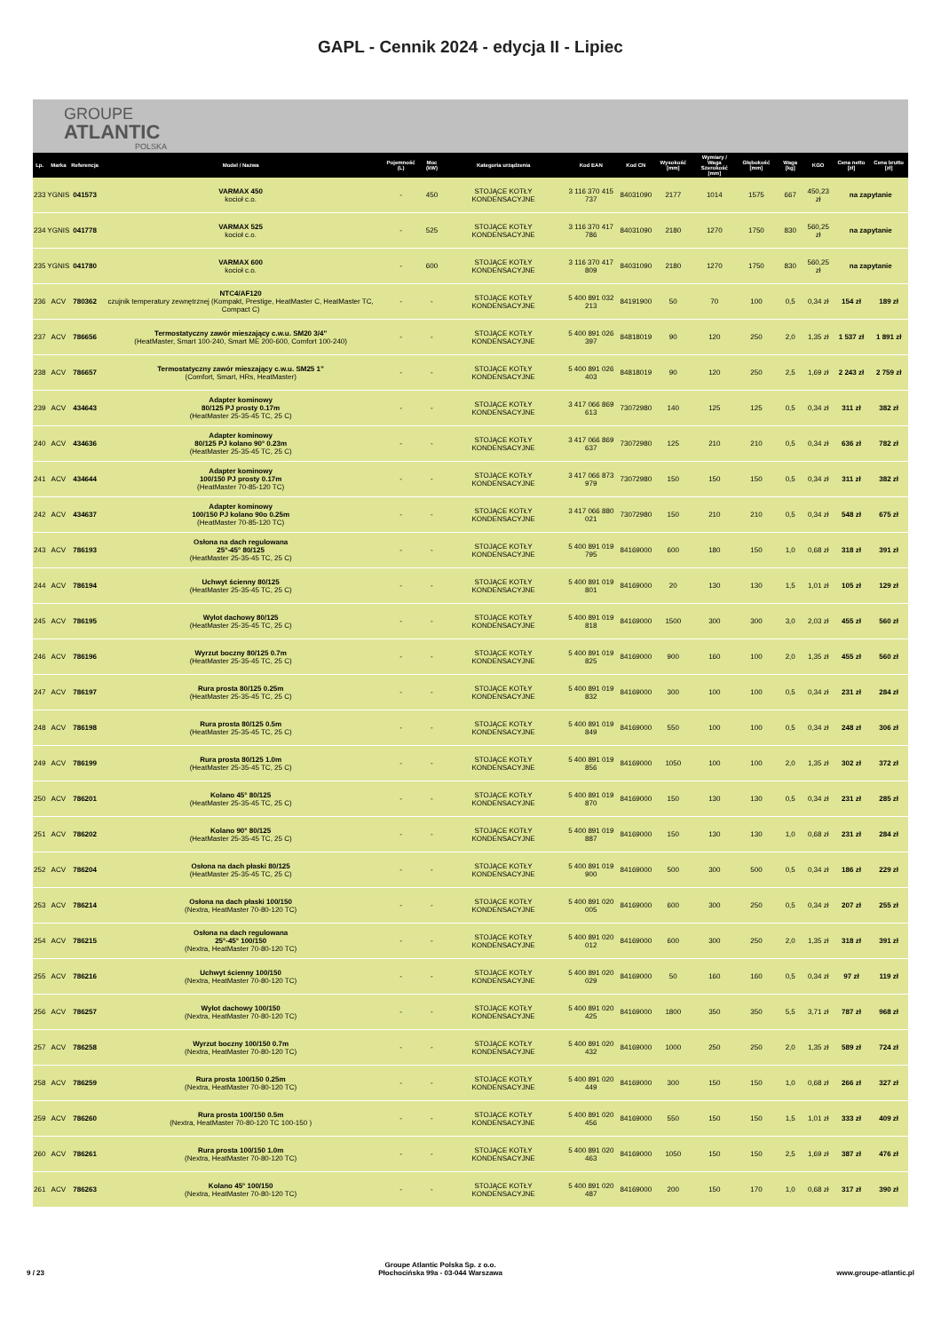GAPL - Cennik 2024 - edycja II - Lipiec
GROUPE
ATLANTIC
POLSKA
| Lp. | Marka | Referencja | Model / Nazwa | Pojemność (L) | Moc (kW) | Kategoria urządzenia | Kod EAN | Kod CN | Wysokość [mm] | Wymiary / Waga Szerokość [mm] | Głębokość [mm] | Waga [kg] | KGO | Cena netto [zł] | Cena brutto [zł] |
| --- | --- | --- | --- | --- | --- | --- | --- | --- | --- | --- | --- | --- | --- | --- | --- |
| 233 | YGNIS | 041573 | VARMAX 450 kocioł c.o. | - | 450 | STOJĄCE KOTŁY KONDENSACYJNE | 3 116 370 415 737 | 84031090 | 2177 | 1014 | 1575 | 667 | 450,23 zł | na zapytanie | |
| 234 | YGNIS | 041778 | VARMAX 525 kocioł c.o. | - | 525 | STOJĄCE KOTŁY KONDENSACYJNE | 3 116 370 417 786 | 84031090 | 2180 | 1270 | 1750 | 830 | 560,25 zł | na zapytanie | |
| 235 | YGNIS | 041780 | VARMAX 600 kocioł c.o. | - | 600 | STOJĄCE KOTŁY KONDENSACYJNE | 3 116 370 417 809 | 84031090 | 2180 | 1270 | 1750 | 830 | 560,25 zł | na zapytanie | |
| 236 | ACV | 780362 | NTC4/AF120 czujnik temperatury zewnętrznej (Kompakt, Prestige, HeatMaster C, HeatMaster TC, Compact C) | - | - | STOJĄCE KOTŁY KONDENSACYJNE | 5 400 891 032 213 | 84191900 | 50 | 70 | 100 | 0,5 | 0,34 zł | 154 zł | 189 zł |
| 237 | ACV | 786656 | Termostatyczny zawór mieszający c.w.u. SM20 3/4" (HeatMaster, Smart 100-240, Smart ME 200-600, Comfort 100-240) | - | - | STOJĄCE KOTŁY KONDENSACYJNE | 5 400 891 026 397 | 84818019 | 90 | 120 | 250 | 2,0 | 1,35 zł | 1 537 zł | 1 891 zł |
| 238 | ACV | 786657 | Termostatyczny zawór mieszający c.w.u. SM25 1” (Comfort, Smart, HRs, HeatMaster) | - | - | STOJĄCE KOTŁY KONDENSACYJNE | 5 400 891 026 403 | 84818019 | 90 | 120 | 250 | 2,5 | 1,69 zł | 2 243 zł | 2 759 zł |
| 239 | ACV | 434643 | Adapter kominowy 80/125 PJ prosty 0.17m (HeatMaster 25-35-45 TC, 25 C) | - | - | STOJĄCE KOTŁY KONDENSACYJNE | 3 417 066 869 613 | 73072980 | 140 | 125 | 125 | 0,5 | 0,34 zł | 311 zł | 382 zł |
| 240 | ACV | 434636 | Adapter kominowy 80/125 PJ kolano 90° 0.23m (HeatMaster 25-35-45 TC, 25 C) | - | - | STOJĄCE KOTŁY KONDENSACYJNE | 3 417 066 869 637 | 73072980 | 125 | 210 | 210 | 0,5 | 0,34 zł | 636 zł | 782 zł |
| 241 | ACV | 434644 | Adapter kominowy 100/150 PJ prosty 0.17m (HeatMaster 70-85-120 TC) | - | - | STOJĄCE KOTŁY KONDENSACYJNE | 3 417 066 873 979 | 73072980 | 150 | 150 | 150 | 0,5 | 0,34 zł | 311 zł | 382 zł |
| 242 | ACV | 434637 | Adapter kominowy 100/150 PJ kolano 90o 0.25m (HeatMaster 70-85-120 TC) | - | - | STOJĄCE KOTŁY KONDENSACYJNE | 3 417 066 880 021 | 73072980 | 150 | 210 | 210 | 0,5 | 0,34 zł | 548 zł | 675 zł |
| 243 | ACV | 786193 | Osłona na dach regulowana 25°-45° 80/125 (HeatMaster 25-35-45 TC, 25 C) | - | - | STOJĄCE KOTŁY KONDENSACYJNE | 5 400 891 019 795 | 84169000 | 600 | 180 | 150 | 1,0 | 0,68 zł | 318 zł | 391 zł |
| 244 | ACV | 786194 | Uchwyt ścienny 80/125 (HeatMaster 25-35-45 TC, 25 C) | - | - | STOJĄCE KOTŁY KONDENSACYJNE | 5 400 891 019 801 | 84169000 | 20 | 130 | 130 | 1,5 | 1,01 zł | 105 zł | 129 zł |
| 245 | ACV | 786195 | Wylot dachowy 80/125 (HeatMaster 25-35-45 TC, 25 C) | - | - | STOJĄCE KOTŁY KONDENSACYJNE | 5 400 891 019 818 | 84169000 | 1500 | 300 | 300 | 3,0 | 2,03 zł | 455 zł | 560 zł |
| 246 | ACV | 786196 | Wyrzut boczny 80/125 0.7m (HeatMaster 25-35-45 TC, 25 C) | - | - | STOJĄCE KOTŁY KONDENSACYJNE | 5 400 891 019 825 | 84169000 | 900 | 160 | 100 | 2,0 | 1,35 zł | 455 zł | 560 zł |
| 247 | ACV | 786197 | Rura prosta 80/125 0.25m (HeatMaster 25-35-45 TC, 25 C) | - | - | STOJĄCE KOTŁY KONDENSACYJNE | 5 400 891 019 832 | 84169000 | 300 | 100 | 100 | 0,5 | 0,34 zł | 231 zł | 284 zł |
| 248 | ACV | 786198 | Rura prosta 80/125 0.5m (HeatMaster 25-35-45 TC, 25 C) | - | - | STOJĄCE KOTŁY KONDENSACYJNE | 5 400 891 019 849 | 84169000 | 550 | 100 | 100 | 0,5 | 0,34 zł | 248 zł | 306 zł |
| 249 | ACV | 786199 | Rura prosta 80/125 1.0m (HeatMaster 25-35-45 TC, 25 C) | - | - | STOJĄCE KOTŁY KONDENSACYJNE | 5 400 891 019 856 | 84169000 | 1050 | 100 | 100 | 2,0 | 1,35 zł | 302 zł | 372 zł |
| 250 | ACV | 786201 | Kolano 45° 80/125 (HeatMaster 25-35-45 TC, 25 C) | - | - | STOJĄCE KOTŁY KONDENSACYJNE | 5 400 891 019 870 | 84169000 | 150 | 130 | 130 | 0,5 | 0,34 zł | 231 zł | 285 zł |
| 251 | ACV | 786202 | Kolano 90° 80/125 (HeatMaster 25-35-45 TC, 25 C) | - | - | STOJĄCE KOTŁY KONDENSACYJNE | 5 400 891 019 887 | 84169000 | 150 | 130 | 130 | 1,0 | 0,68 zł | 231 zł | 284 zł |
| 252 | ACV | 786204 | Osłona na dach płaski 80/125 (HeatMaster 25-35-45 TC, 25 C) | - | - | STOJĄCE KOTŁY KONDENSACYJNE | 5 400 891 019 900 | 84169000 | 500 | 300 | 500 | 0,5 | 0,34 zł | 186 zł | 229 zł |
| 253 | ACV | 786214 | Osłona na dach płaski 100/150 (Nextra, HeatMaster 70-80-120 TC) | - | - | STOJĄCE KOTŁY KONDENSACYJNE | 5 400 891 020 005 | 84169000 | 600 | 300 | 250 | 0,5 | 0,34 zł | 207 zł | 255 zł |
| 254 | ACV | 786215 | Osłona na dach regulowana 25°-45° 100/150 (Nextra, HeatMaster 70-80-120 TC) | - | - | STOJĄCE KOTŁY KONDENSACYJNE | 5 400 891 020 012 | 84169000 | 600 | 300 | 250 | 2,0 | 1,35 zł | 318 zł | 391 zł |
| 255 | ACV | 786216 | Uchwyt ścienny 100/150 (Nextra, HeatMaster 70-80-120 TC) | - | - | STOJĄCE KOTŁY KONDENSACYJNE | 5 400 891 020 029 | 84169000 | 50 | 160 | 160 | 0,5 | 0,34 zł | 97 zł | 119 zł |
| 256 | ACV | 786257 | Wylot dachowy 100/150 (Nextra, HeatMaster 70-80-120 TC) | - | - | STOJĄCE KOTŁY KONDENSACYJNE | 5 400 891 020 425 | 84169000 | 1800 | 350 | 350 | 5,5 | 3,71 zł | 787 zł | 968 zł |
| 257 | ACV | 786258 | Wyrzut boczny 100/150 0.7m (Nextra, HeatMaster 70-80-120 TC) | - | - | STOJĄCE KOTŁY KONDENSACYJNE | 5 400 891 020 432 | 84169000 | 1000 | 250 | 250 | 2,0 | 1,35 zł | 589 zł | 724 zł |
| 258 | ACV | 786259 | Rura prosta 100/150 0.25m (Nextra, HeatMaster 70-80-120 TC) | - | - | STOJĄCE KOTŁY KONDENSACYJNE | 5 400 891 020 449 | 84169000 | 300 | 150 | 150 | 1,0 | 0,68 zł | 266 zł | 327 zł |
| 259 | ACV | 786260 | Rura prosta 100/150 0.5m (Nextra, HeatMaster 70-80-120 TC 100-150 ) | - | - | STOJĄCE KOTŁY KONDENSACYJNE | 5 400 891 020 456 | 84169000 | 550 | 150 | 150 | 1,5 | 1,01 zł | 333 zł | 409 zł |
| 260 | ACV | 786261 | Rura prosta 100/150 1.0m (Nextra, HeatMaster 70-80-120 TC) | - | - | STOJĄCE KOTŁY KONDENSACYJNE | 5 400 891 020 463 | 84169000 | 1050 | 150 | 150 | 2,5 | 1,69 zł | 387 zł | 476 zł |
| 261 | ACV | 786263 | Kolano 45° 100/150 (Nextra, HeatMaster 70-80-120 TC) | - | - | STOJĄCE KOTŁY KONDENSACYJNE | 5 400 891 020 487 | 84169000 | 200 | 150 | 170 | 1,0 | 0,68 zł | 317 zł | 390 zł |
9 / 23 Groupe Atlantic Polska Sp. z o.o.
Płochocińska 99a - 03-044 Warszawa www.groupe-atlantic.pl